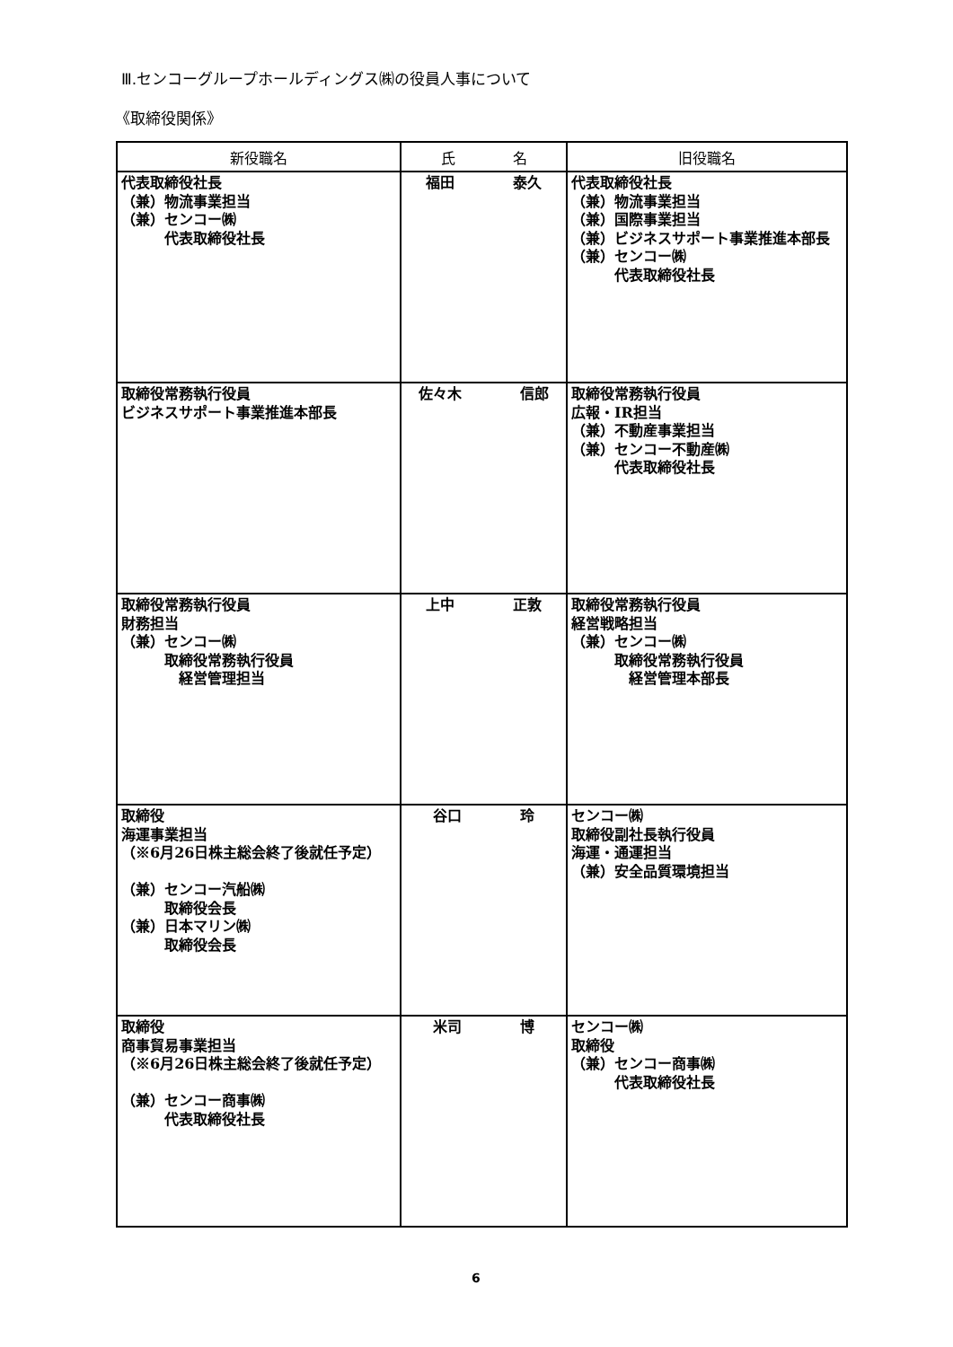Ⅲ.センコーグループホールディングス㈱の役員人事について
《取締役関係》
| 新役職名 | 氏 名 | 旧役職名 |
| --- | --- | --- |
| 代表取締役社長 （兼）物流事業担当 （兼）センコー㈱ 代表取締役社長 | 福田 泰久 | 代表取締役社長 （兼）物流事業担当 （兼）国際事業担当 （兼）ビジネスサポート事業推進本部長 （兼）センコー㈱ 代表取締役社長 |
| 取締役常務執行役員 ビジネスサポート事業推進本部長 | 佐々木 信郎 | 取締役常務執行役員 広報・IR担当 （兼）不動産事業担当 （兼）センコー不動産㈱ 代表取締役社長 |
| 取締役常務執行役員 財務担当 （兼）センコー㈱ 取締役常務執行役員 経営管理担当 | 上中 正敦 | 取締役常務執行役員 経営戦略担当 （兼）センコー㈱ 取締役常務執行役員 経営管理本部長 |
| 取締役 海運事業担当 （※6月26日株主総会終了後就任予定） （兼）センコー汽船㈱ 取締役会長 （兼）日本マリン㈱ 取締役会長 | 谷口 玲 | センコー㈱ 取締役副社長執行役員 海運・通運担当 （兼）安全品質環境担当 |
| 取締役 商事貿易事業担当 （※6月26日株主総会終了後就任予定） （兼）センコー商事㈱ 代表取締役社長 | 米司 博 | センコー㈱ 取締役 （兼）センコー商事㈱ 代表取締役社長 |
6